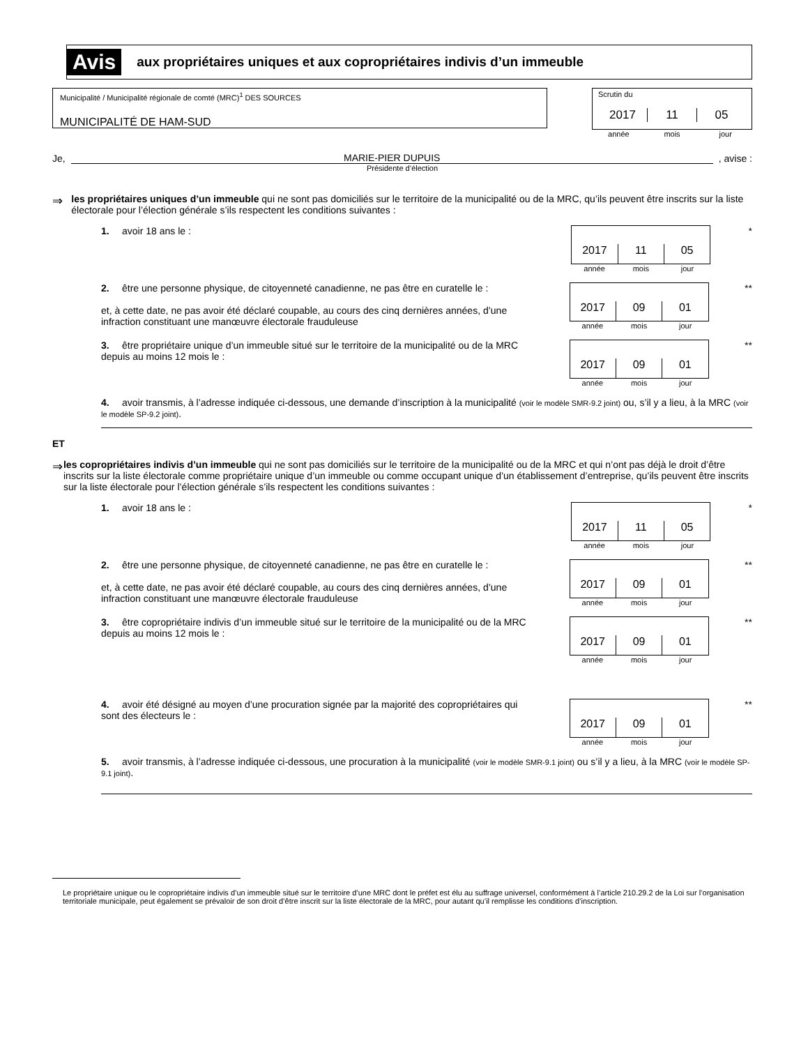Avis aux propriétaires uniques et aux copropriétaires indivis d’un immeuble
Municipalité / Municipalité régionale de comté (MRC)<sup>1</sup> DES SOURCES
MUNICIPALITÉ DE HAM-SUD
Scrutin du
2017 11 05
année mois jour
Je, MARIE-PIER DUPUIS, avise :
Présidente d’élection
⇒ les propriétaires uniques d’un immeuble qui ne sont pas domiciliés sur le territoire de la municipalité ou de la MRC, qu’ils peuvent être inscrits sur la liste électorale pour l’élection générale s’ils respectent les conditions suivantes :
1. avoir 18 ans le :
2017
11
05
année mois jour
*
2. être une personne physique, de citoyenneté canadienne, ne pas être en curatelle le :
et, à cette date, ne pas avoir été déclaré coupable, au cours des cinq dernières années, d’une infraction constituant une manœuvre électorale frauduleuse
2017
09
01
année mois jour
**
3. être propriétaire unique d’un immeuble situé sur le territoire de la municipalité ou de la MRC depuis au moins 12 mois le :
2017
09
01
année mois jour
**
4. avoir transmis, à l’adresse indiquée ci-dessous, une demande d’inscription à la municipalité (voir le modèle SMR-9.2 joint) ou, s’il y a lieu, à la MRC (voir le modèle SP-9.2 joint).
ET
⇒ les copropriétaires indivis d’un immeuble qui ne sont pas domiciliés sur le territoire de la municipalité ou de la MRC et qui n’ont pas déjà le droit d’être inscrits sur la liste électorale comme propriétaire unique d’un immeuble ou comme occupant unique d’un établissement d’entreprise, qu’ils peuvent être inscrits sur la liste électorale pour l’élection générale s’ils respectent les conditions suivantes :
1. avoir 18 ans le :
2017
11
05
année mois jour
*
2. être une personne physique, de citoyenneté canadienne, ne pas être en curatelle le :
et, à cette date, ne pas avoir été déclaré coupable, au cours des cinq dernières années, d’une infraction constituant une manœuvre électorale frauduleuse
2017
09
01
année mois jour
**
3. être copropriétaire indivis d’un immeuble situé sur le territoire de la municipalité ou de la MRC depuis au moins 12 mois le :
2017
09
01
année mois jour
**
4. avoir été désigné au moyen d’une procuration signée par la majorité des copropriétaires qui sont des électeurs le :
2017
09
01
année mois jour
**
5. avoir transmis, à l’adresse indiquée ci-dessous, une procuration à la municipalité (voir le modèle SMR-9.1 joint) ou s’il y a lieu, à la MRC (voir le modèle SP-9.1 joint).
Le propriétaire unique ou le copropriétaire indivis d’un immeuble situé sur le territoire d’une MRC dont le préfet est élu au suffrage universel, conformément à l’article 210.29.2 de la Loi sur l’organisation territoriale municipale, peut également se prévaloir de son droit d’être inscrit sur la liste électorale de la MRC, pour autant qu’il remplisse les conditions d’inscription.